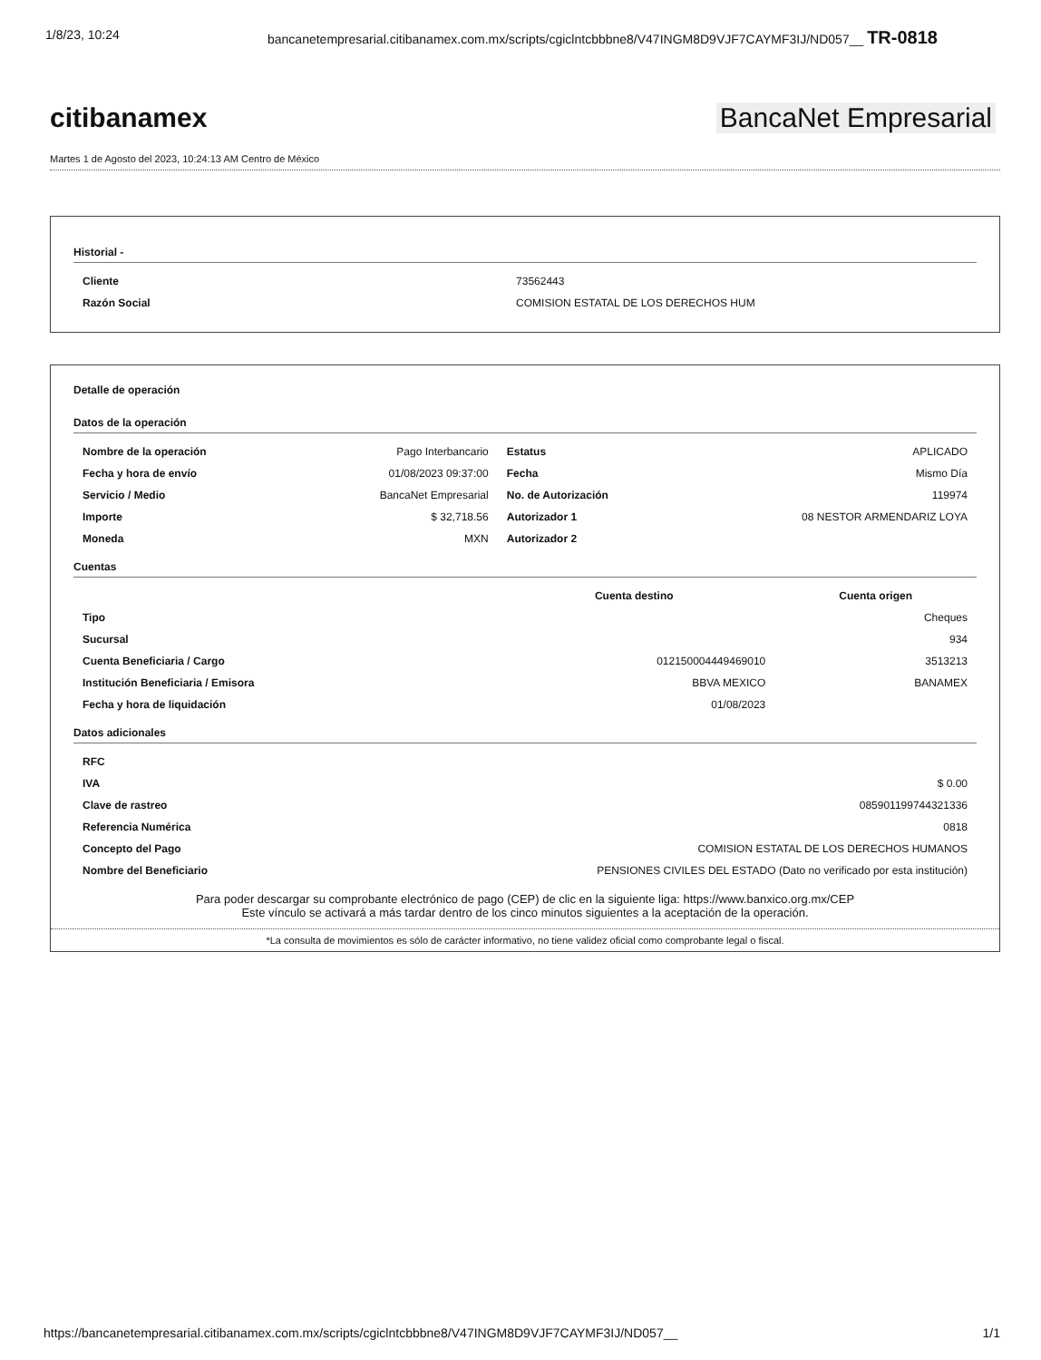1/8/23, 10:24 bancanetempresarial.citibanamex.com.mx/scripts/cgiclntcbbbne8/V47INGM8D9VJF7CAYMF3IJ/ND057__ TR-0818
citibanamex BancaNet Empresarial
Martes 1 de Agosto del 2023, 10:24:13 AM Centro de México
Historial -
| Cliente | 73562443 |
| Razón Social | COMISION ESTATAL DE LOS DERECHOS HUM |
Detalle de operación
Datos de la operación
| Nombre de la operación | Pago Interbancario | Estatus | APLICADO |
| Fecha y hora de envío | 01/08/2023 09:37:00 | Fecha | Mismo Día |
| Servicio / Medio | BancaNet Empresarial | No. de Autorización | 119974 |
| Importe | $ 32,718.56 | Autorizador 1 | 08 NESTOR ARMENDARIZ LOYA |
| Moneda | MXN | Autorizador 2 | |
Cuentas
| | Cuenta destino | Cuenta origen |
| --- | --- | --- |
| Tipo | | Cheques |
| Sucursal | | 934 |
| Cuenta Beneficiaria / Cargo | 012150004449469010 | 3513213 |
| Institución Beneficiaria / Emisora | BBVA MEXICO | BANAMEX |
| Fecha y hora de liquidación | 01/08/2023 | |
Datos adicionales
| RFC | |
| IVA | $ 0.00 |
| Clave de rastreo | 085901199744321336 |
| Referencia Numérica | 0818 |
| Concepto del Pago | COMISION ESTATAL DE LOS DERECHOS HUMANOS |
| Nombre del Beneficiario | PENSIONES CIVILES DEL ESTADO (Dato no verificado por esta institución) |
Para poder descargar su comprobante electrónico de pago (CEP) de clic en la siguiente liga: https://www.banxico.org.mx/CEP
Este vínculo se activará a más tardar dentro de los cinco minutos siguientes a la aceptación de la operación.
*La consulta de movimientos es sólo de carácter informativo, no tiene validez oficial como comprobante legal o fiscal.
https://bancanetempresarial.citibanamex.com.mx/scripts/cgiclntcbbbne8/V47INGM8D9VJF7CAYMF3IJ/ND057__ 1/1